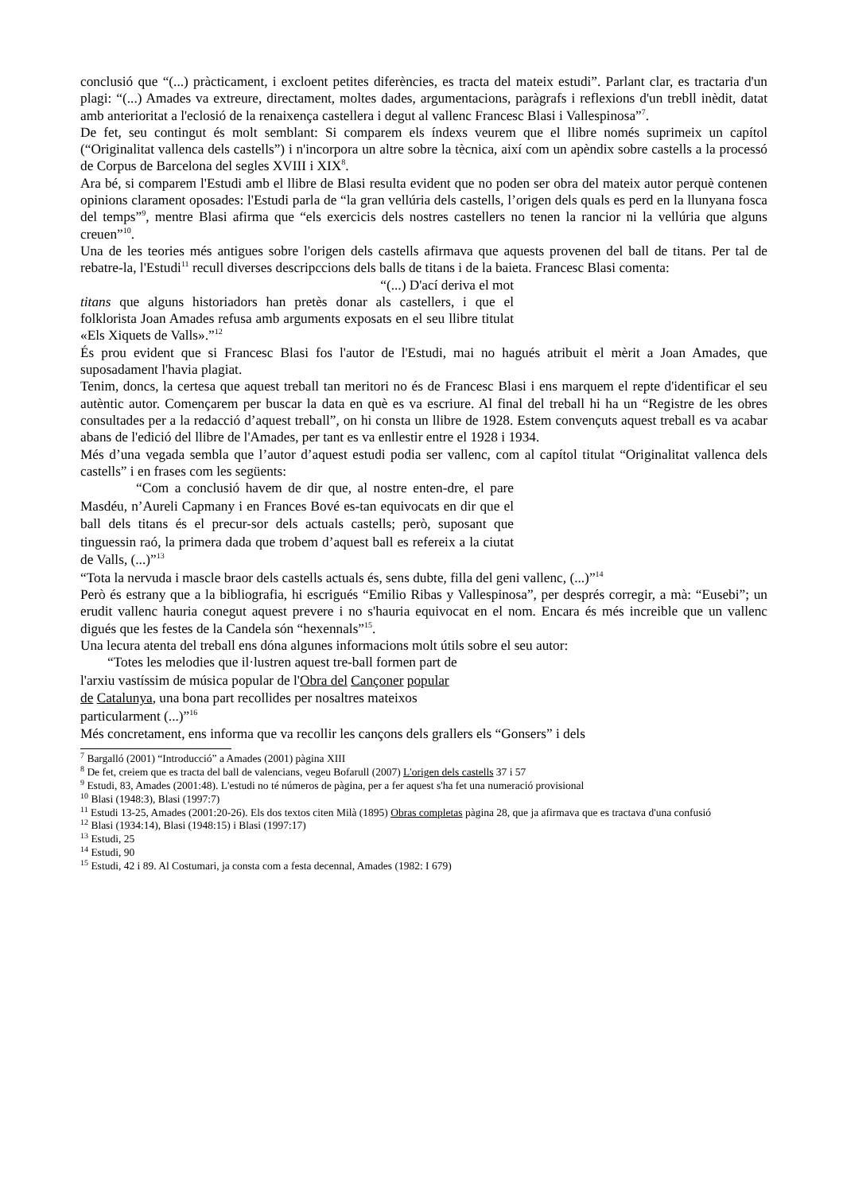conclusió que “(...) pràcticament, i excloent petites diferències, es tracta del mateix estudi”. Parlant clar, es tractaria d'un plagi: “(...) Amades va extreure, directament, moltes dades, argumentacions, paràgrafs i reflexions d'un trebll inèdit, datat amb anterioritat a l'eclosió de la renaixença castellera i degut al vallenc Francesc Blasi i Vallespinosa”<sup>7</sup>.
De fet, seu contingut és molt semblant: Si comparem els índexs veurem que el llibre només suprimeix un capítol (“Originalitat vallenca dels castells”) i n'incorpora un altre sobre la tècnica, així com un apèndix sobre castells a la processó de Corpus de Barcelona del segles XVIII i XIX<sup>8</sup>.
Ara bé, si comparem l'Estudi amb el llibre de Blasi resulta evident que no poden ser obra del mateix autor perquè contenen opinions clarament oposades: l'Estudi parla de “la gran vellúria dels castells, l’origen dels quals es perd en la llunyana fosca del temps”<sup>9</sup>, mentre Blasi afirma que “els exercicis dels nostres castellers no tenen la rancior ni la vellúria que alguns creuen”<sup>10</sup>.
Una de les teories més antigues sobre l'origen dels castells afirmava que aquests provenen del ball de titans. Per tal de rebatre-la, l'Estudi<sup>11</sup> recull diverses descripccions dels balls de titans i de la baieta. Francesc Blasi comenta:
“(...) D'ací deriva el mot
titans que alguns historiadors han pretès donar als castellers, i que el folklorista Joan Amades refusa amb arguments exposats en el seu llibre titulat «Els Xiquets de Valls».”<sup>12</sup>
És prou evident que si Francesc Blasi fos l'autor de l'Estudi, mai no hagués atribuit el mèrit a Joan Amades, que suposadament l'havia plagiat.
Tenim, doncs, la certesa que aquest treball tan meritori no és de Francesc Blasi i ens marquem el repte d'identificar el seu autèntic autor. Començarem per buscar la data en què es va escriure. Al final del treball hi ha un “Registre de les obres consultades per a la redacció d’aquest treball”, on hi consta un llibre de 1928. Estem convençuts aquest treball es va acabar abans de l'edició del llibre de l'Amades, per tant es va enllestir entre el 1928 i 1934.
Més d’una vegada sembla que l’autor d’aquest estudi podia ser vallenc, com al capítol titulat “Originalitat vallenca dels castells” i en frases com les següents:
“Com a conclusió havem de dir que, al nostre enten-dre, el pare Masdéu, n’Aureli Capmany i en Frances Bové es-tan equivocats en dir que el ball dels titans és el precur-sor dels actuals castells; però, suposant que tinguessin raó, la primera dada que trobem d’aquest ball es refereix a la ciutat de Valls, (...)”<sup>13</sup>
“Tota la nervuda i mascle braor dels castells actuals és, sens dubte, filla del geni vallenc, (...)”<sup>14</sup>
Però és estrany que a la bibliografia, hi escrigués “Emilio Ribas y Vallespinosa”, per després corregir, a mà: “Eusebi”; un erudit vallenc hauria conegut aquest prevere i no s'hauria equivocat en el nom. Encara és més increible que un vallenc digués que les festes de la Candela són “hexennals”<sup>15</sup>.
Una lecura atenta del treball ens dóna algunes informacions molt útils sobre el seu autor:
“Totes les melodies que il·lustren aquest tre-ball formen part de l'arxiu vastíssim de música popular de l'Obra del Cançoner popular de Catalunya, una bona part recollides per nosaltres mateixos particularment (...)”<sup>16</sup>
Més concretament, ens informa que va recollir les cançons dels grallers els “Gonsers” i dels
<sup>7</sup> Bargalló (2001) “Introducció” a Amades (2001) pàgina XIII
<sup>8</sup> De fet, creiem que es tracta del ball de valencians, vegeu Bofarull (2007) L'origen dels castells 37 i 57
<sup>9</sup> Estudi, 83, Amades (2001:48). L'estudi no té números de pàgina, per a fer aquest s'ha fet una numeració provisional
<sup>10</sup> Blasi (1948:3), Blasi (1997:7)
<sup>11</sup> Estudi 13-25, Amades (2001:20-26). Els dos textos citen Milà (1895) Obras completas pàgina 28, que ja afirmava que es tractava d'una confusió
<sup>12</sup> Blasi (1934:14), Blasi (1948:15) i Blasi (1997:17)
<sup>13</sup> Estudi, 25
<sup>14</sup> Estudi, 90
<sup>15</sup> Estudi, 42 i 89. Al Costumari, ja consta com a festa decennal, Amades (1982: I 679)